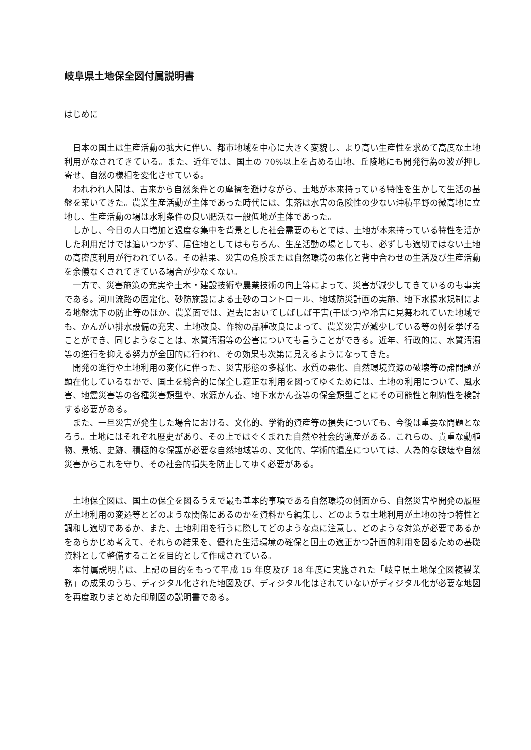岐阜県土地保全図付属説明書
はじめに
日本の国土は生産活動の拡大に伴い、都市地域を中心に大きく変貌し、より高い生産性を求めて高度な土地利用がなされてきている。また、近年では、国土の 70%以上を占める山地、丘陵地にも開発行為の波が押し寄せ、自然の様相を変化させている。
われわれ人間は、古来から自然条件との摩擦を避けながら、土地が本来持っている特性を生かして生活の基盤を築いてきた。農業生産活動が主体であった時代には、集落は水害の危険性の少ない沖積平野の微高地に立地し、生産活動の場は水利条件の良い肥沃な一般低地が主体であった。
しかし、今日の人口増加と過度な集中を背景とした社会需要のもとでは、土地が本来持っている特性を活かした利用だけでは追いつかず、居住地としてはもちろん、生産活動の場としても、必ずしも適切ではない土地の高密度利用が行われている。その結果、災害の危険または自然環境の悪化と背中合わせの生活及び生産活動を余儀なくされてきている場合が少なくない。
一方で、災害施策の充実や土木・建設技術や農業技術の向上等によって、災害が減少してきているのも事実である。河川流路の固定化、砂防施設による土砂のコントロール、地域防災計画の実施、地下水揚水規制による地盤沈下の防止等のほか、農業面では、過去においてしばしば干害(干ばつ)や冷害に見舞われていた地域でも、かんがい排水設備の充実、土地改良、作物の品種改良によって、農業災害が減少している等の例を挙げることができ、同じようなことは、水質汚濁等の公害についても言うことができる。近年、行政的に、水質汚濁等の進行を抑える努力が全国的に行われ、その効果も次第に見えるようになってきた。
開発の進行や土地利用の変化に伴った、災害形態の多様化、水質の悪化、自然環境資源の破壊等の諸問題が顕在化しているなかで、国土を総合的に保全し適正な利用を図ってゆくためには、土地の利用について、風水害、地震災害等の各種災害類型や、水源かん養、地下水かん養等の保全類型ごとにその可能性と制約性を検討する必要がある。
また、一旦災害が発生した場合における、文化的、学術的資産等の損失についても、今後は重要な問題となろう。土地にはそれぞれ歴史があり、その上ではぐくまれた自然や社会的遺産がある。これらの、貴重な動植物、景観、史跡、積極的な保護が必要な自然地域等の、文化的、学術的遺産については、人為的な破壊や自然災害からこれを守り、その社会的損失を防止してゆく必要がある。
土地保全図は、国土の保全を図るうえで最も基本的事項である自然環境の側面から、自然災害や開発の履歴が土地利用の変遷等とどのような関係にあるのかを資料から編集し、どのような土地利用が土地の持つ特性と調和し適切であるか、また、土地利用を行うに際してどのような点に注意し、どのような対策が必要であるかをあらかじめ考えて、それらの結果を、優れた生活環境の確保と国土の適正かつ計画的利用を図るための基礎資料として整備することを目的として作成されている。
本付属説明書は、上記の目的をもって平成 15 年度及び 18 年度に実施された「岐阜県土地保全図複製業務」の成果のうち、ディジタル化された地図及び、ディジタル化はされていないがディジタル化が必要な地図を再度取りまとめた印刷図の説明書である。